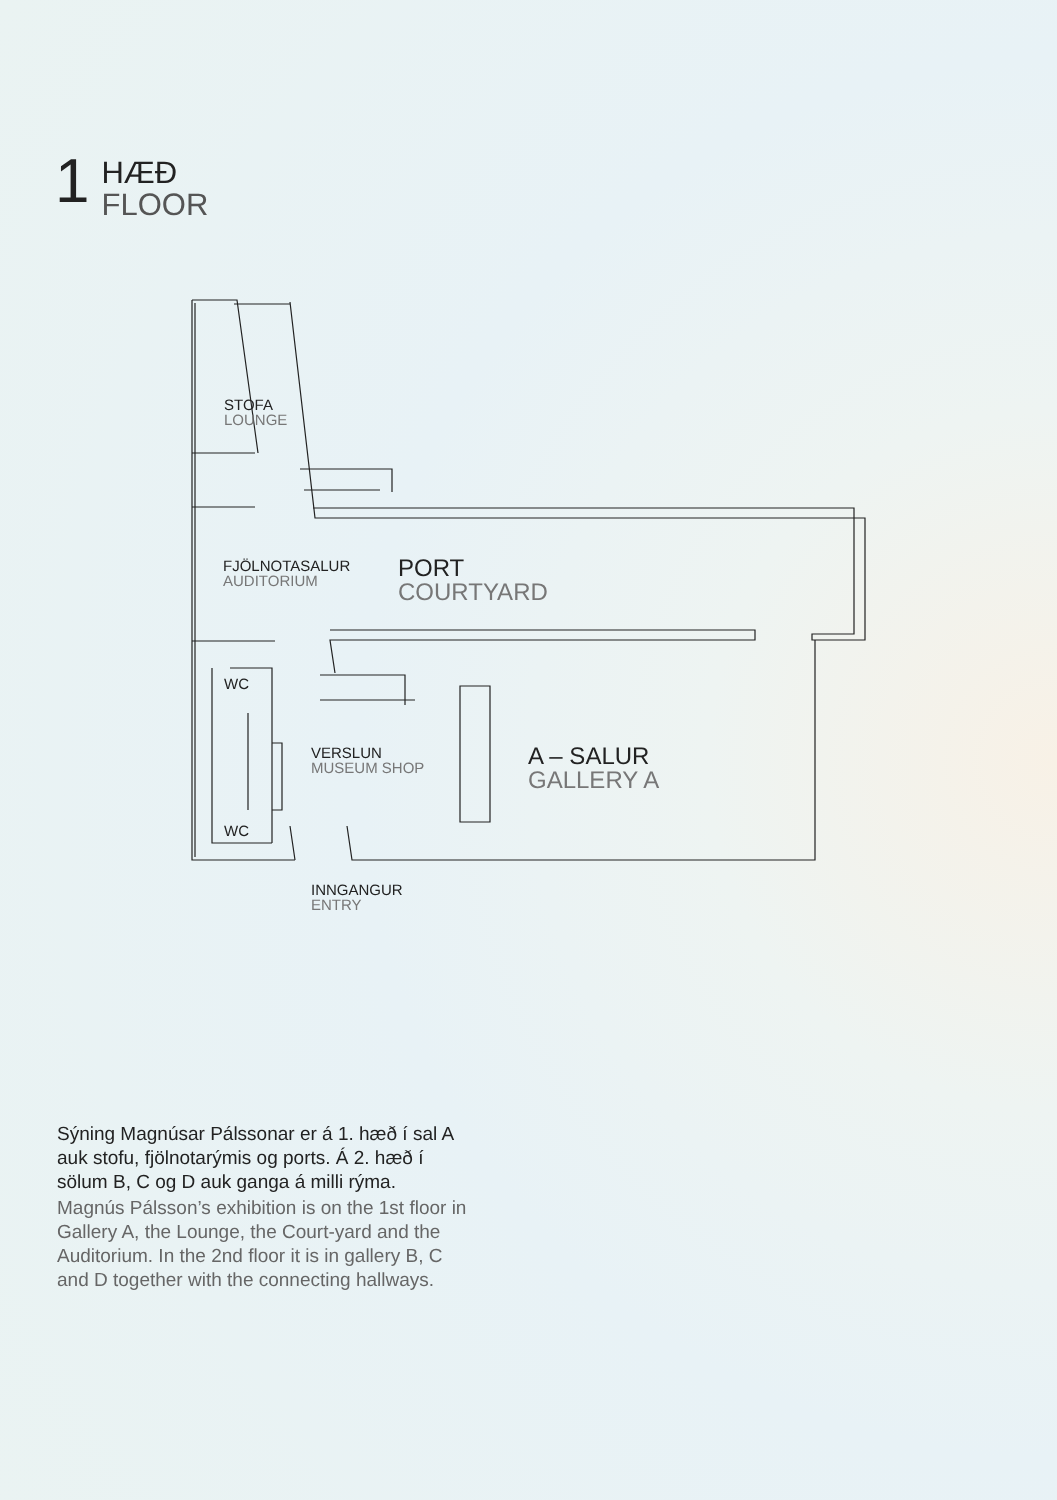1
HÆÐ
FLOOR
STOFA
LOUNGE
FJÖLNOTASALUR
AUDITORIUM
PORT
COURTYARD
WC
WC
VERSLUN
MUSEUM SHOP
A – SALUR
GALLERY A
INNGANGUR
ENTRY
Sýning Magnúsar Pálssonar er á 1. hæð í sal A auk stofu, fjölnotarýmis og ports. Á 2. hæð í sölum B, C og D auk ganga á milli rýma.
Magnús Pálsson’s exhibition is on the 1st floor in Gallery A, the Lounge, the Court-yard and the Auditorium. In the 2nd floor it is in gallery B, C and D together with the connecting hallways.